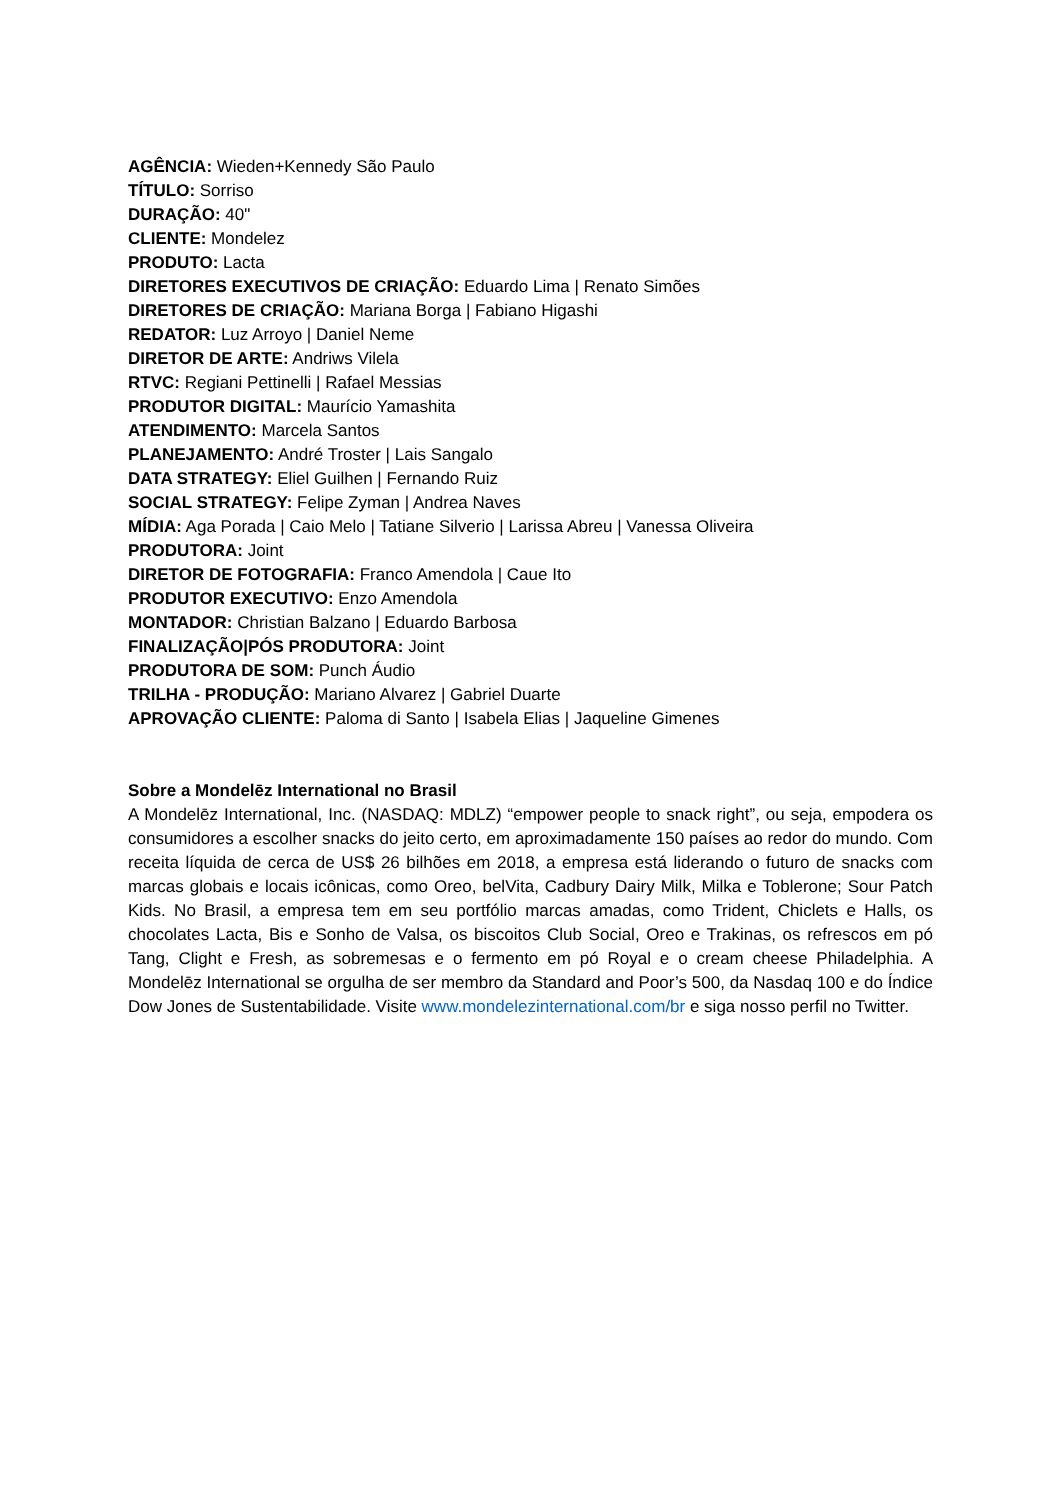AGÊNCIA: Wieden+Kennedy São Paulo
TÍTULO: Sorriso
DURAÇÃO: 40"
CLIENTE: Mondelez
PRODUTO: Lacta
DIRETORES EXECUTIVOS DE CRIAÇÃO: Eduardo Lima | Renato Simões
DIRETORES DE CRIAÇÃO: Mariana Borga | Fabiano Higashi
REDATOR: Luz Arroyo | Daniel Neme
DIRETOR DE ARTE: Andriws Vilela
RTVC: Regiani Pettinelli | Rafael Messias
PRODUTOR DIGITAL: Maurício Yamashita
ATENDIMENTO: Marcela Santos
PLANEJAMENTO: André Troster | Lais Sangalo
DATA STRATEGY: Eliel Guilhen | Fernando Ruiz
SOCIAL STRATEGY: Felipe Zyman | Andrea Naves
MÍDIA: Aga Porada | Caio Melo | Tatiane Silverio | Larissa Abreu | Vanessa Oliveira
PRODUTORA: Joint
DIRETOR DE FOTOGRAFIA: Franco Amendola | Caue Ito
PRODUTOR EXECUTIVO: Enzo Amendola
MONTADOR: Christian Balzano | Eduardo Barbosa
FINALIZAÇÃO|PÓS PRODUTORA: Joint
PRODUTORA DE SOM: Punch Áudio
TRILHA - PRODUÇÃO: Mariano Alvarez | Gabriel Duarte
APROVAÇÃO CLIENTE: Paloma di Santo | Isabela Elias | Jaqueline Gimenes
Sobre a Mondelēz International no Brasil
A Mondelēz International, Inc. (NASDAQ: MDLZ) “empower people to snack right”, ou seja, empodera os consumidores a escolher snacks do jeito certo, em aproximadamente 150 países ao redor do mundo. Com receita líquida de cerca de US$ 26 bilhões em 2018, a empresa está liderando o futuro de snacks com marcas globais e locais icônicas, como Oreo, belVita, Cadbury Dairy Milk, Milka e Toblerone; Sour Patch Kids. No Brasil, a empresa tem em seu portfólio marcas amadas, como Trident, Chiclets e Halls, os chocolates Lacta, Bis e Sonho de Valsa, os biscoitos Club Social, Oreo e Trakinas, os refrescos em pó Tang, Clight e Fresh, as sobremesas e o fermento em pó Royal e o cream cheese Philadelphia. A Mondelēz International se orgulha de ser membro da Standard and Poor’s 500, da Nasdaq 100 e do Índice Dow Jones de Sustentabilidade. Visite www.mondelezinternational.com/br e siga nosso perfil no Twitter.